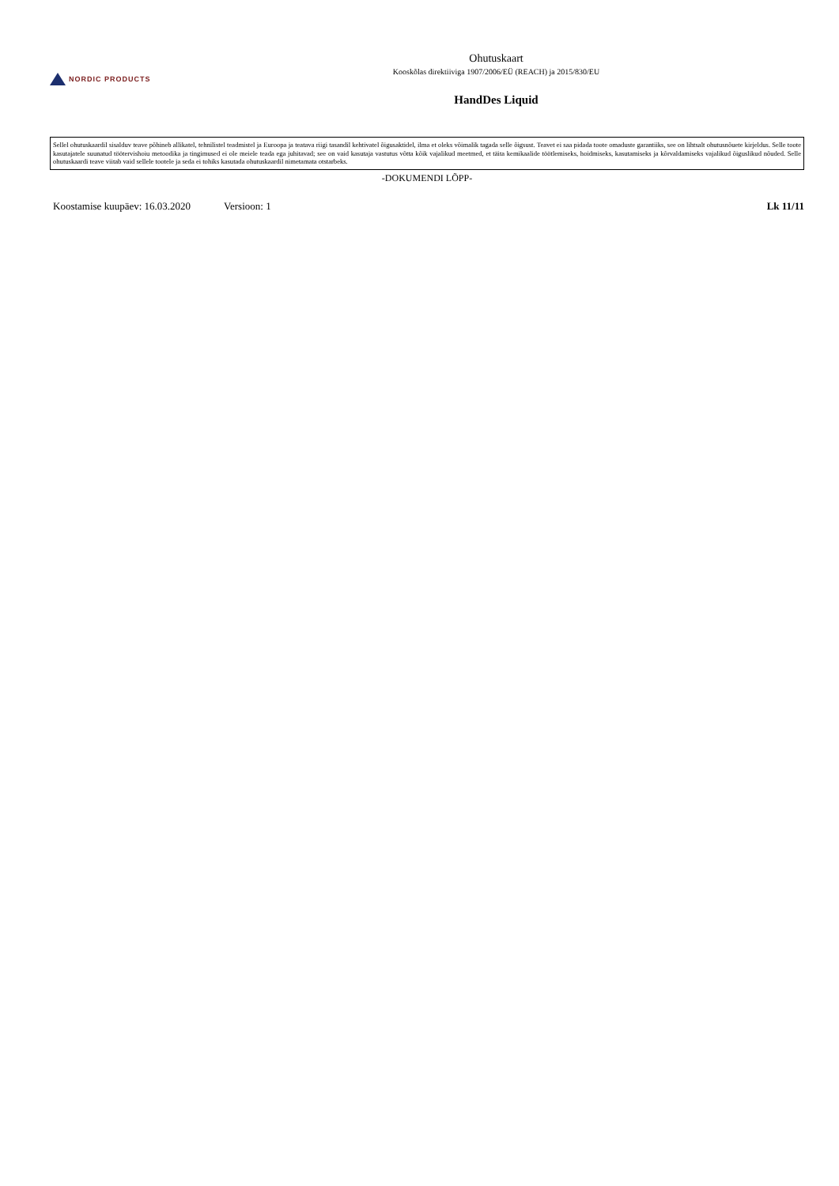NORDIC PRODUCTS
Ohutuskaart
Kooskõlas direktiiviga 1907/2006/EÜ (REACH) ja 2015/830/EU
HandDes Liquid
Sellel ohutuskaardil sisalduv teave põhineb allikatel, tehnilistel teadmistel ja Euroopa ja teatava riigi tasandil kehtivatel õigusaktidel, ilma et oleks võimalik tagada selle õigsust. Teavet ei saa pidada toote omaduste garantiiks, see on lihtsalt ohutusnõuete kirjeldus. Selle toote kasutajatele suunatud töötervishoiu metoodika ja tingimused ei ole meiele teada ega juhitavad; see on vaid kasutaja vastutus võtta kõik vajalikud meetmed, et täita kemikaalide töötlemiseks, hoidmiseks, kasutamiseks ja kõrvaldamiseks vajalikud õiguslikud nõuded. Selle ohutuskaardi teave viitab vaid sellele tootele ja seda ei tohiks kasutada ohutuskaardil nimetamata otstarbeks.
-DOKUMENDI LÕPP-
Koostamise kuupäev: 16.03.2020 Versioon: 1 Lk 11/11